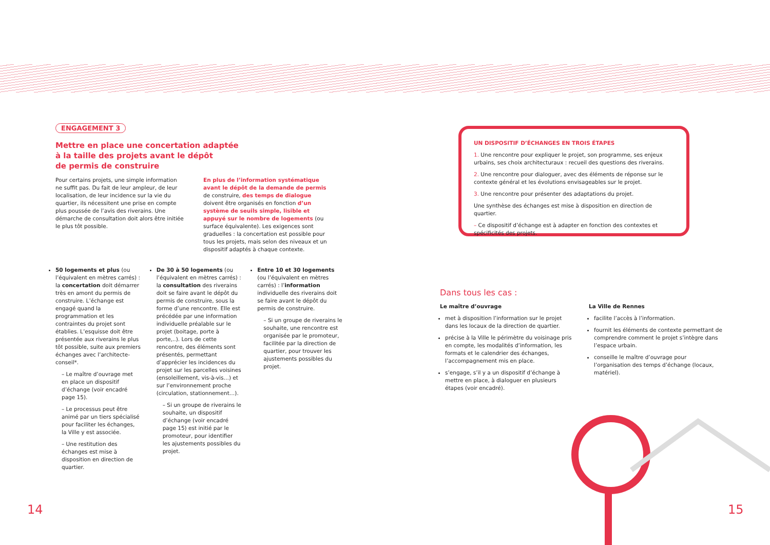ENGAGEMENT 3
Mettre en place une concertation adaptée
à la taille des projets avant le dépôt
de permis de construire
Pour certains projets, une simple information ne suffit pas. Du fait de leur ampleur, de leur localisation, de leur incidence sur la vie du quartier, ils nécessitent une prise en compte plus poussée de l’avis des riverains. Une démarche de consultation doit alors être initiée le plus tôt possible.
En plus de l’information systématique avant le dépôt de la demande de permis de construire, des temps de dialogue doivent être organisés en fonction d’un système de seuils simple, lisible et appuyé sur le nombre de logements (ou surface équivalente). Les exigences sont graduelles : la concertation est possible pour tous les projets, mais selon des niveaux et un dispositif adaptés à chaque contexte.
50 logements et plus (ou l’équivalent en mètres carrés) : la concertation doit démarrer très en amont du permis de construire. L’échange est engagé quand la programmation et les contraintes du projet sont établies. L’esquisse doit être présentée aux riverains le plus tôt possible, suite aux premiers échanges avec l’architecte-conseil*.
– Le maître d’ouvrage met en place un dispositif d’échange (voir encadré page 15).
– Le processus peut être animé par un tiers spécialisé pour faciliter les échanges, la Ville y est associée.
– Une restitution des échanges est mise à disposition en direction de quartier.
De 30 à 50 logements (ou l’équivalent en mètres carrés) : la consultation des riverains doit se faire avant le dépôt du permis de construire, sous la forme d’une rencontre. Elle est précédée par une information individuelle préalable sur le projet (boitage, porte à porte,..). Lors de cette rencontre, des éléments sont présentés, permettant d’apprécier les incidences du projet sur les parcelles voisines (ensoleillement, vis-à-vis…) et sur l’environnement proche (circulation, stationnement…).
– Si un groupe de riverains le souhaite, un dispositif d’échange (voir encadré page 15) est initié par le promoteur, pour identifier les ajustements possibles du projet.
Entre 10 et 30 logements (ou l’équivalent en mètres carrés) : l’information individuelle des riverains doit se faire avant le dépôt du permis de construire.
– Si un groupe de riverains le souhaite, une rencontre est organisée par le promoteur, facilitée par la direction de quartier, pour trouver les ajustements possibles du projet.
UN DISPOSITIF D’ÉCHANGES EN TROIS ÉTAPES
1. Une rencontre pour expliquer le projet, son programme, ses enjeux urbains, ses choix architecturaux : recueil des questions des riverains.
2. Une rencontre pour dialoguer, avec des éléments de réponse sur le contexte général et les évolutions envisageables sur le projet.
3. Une rencontre pour présenter des adaptations du projet.
Une synthèse des échanges est mise à disposition en direction de quartier.
– Ce dispositif d’échange est à adapter en fonction des contextes et spécificités des projets.
Dans tous les cas :
Le maître d’ouvrage
met à disposition l’information sur le projet dans les locaux de la direction de quartier.
précise à la Ville le périmètre du voisinage pris en compte, les modalités d’information, les formats et le calendrier des échanges, l’accompagnement mis en place.
s’engage, s’il y a un dispositif d’échange à mettre en place, à dialoguer en plusieurs étapes (voir encadré).
La Ville de Rennes
facilite l’accès à l’information.
fournit les éléments de contexte permettant de comprendre comment le projet s’intègre dans l’espace urbain.
conseille le maître d’ouvrage pour l’organisation des temps d’échange (locaux, matériel).
14 15